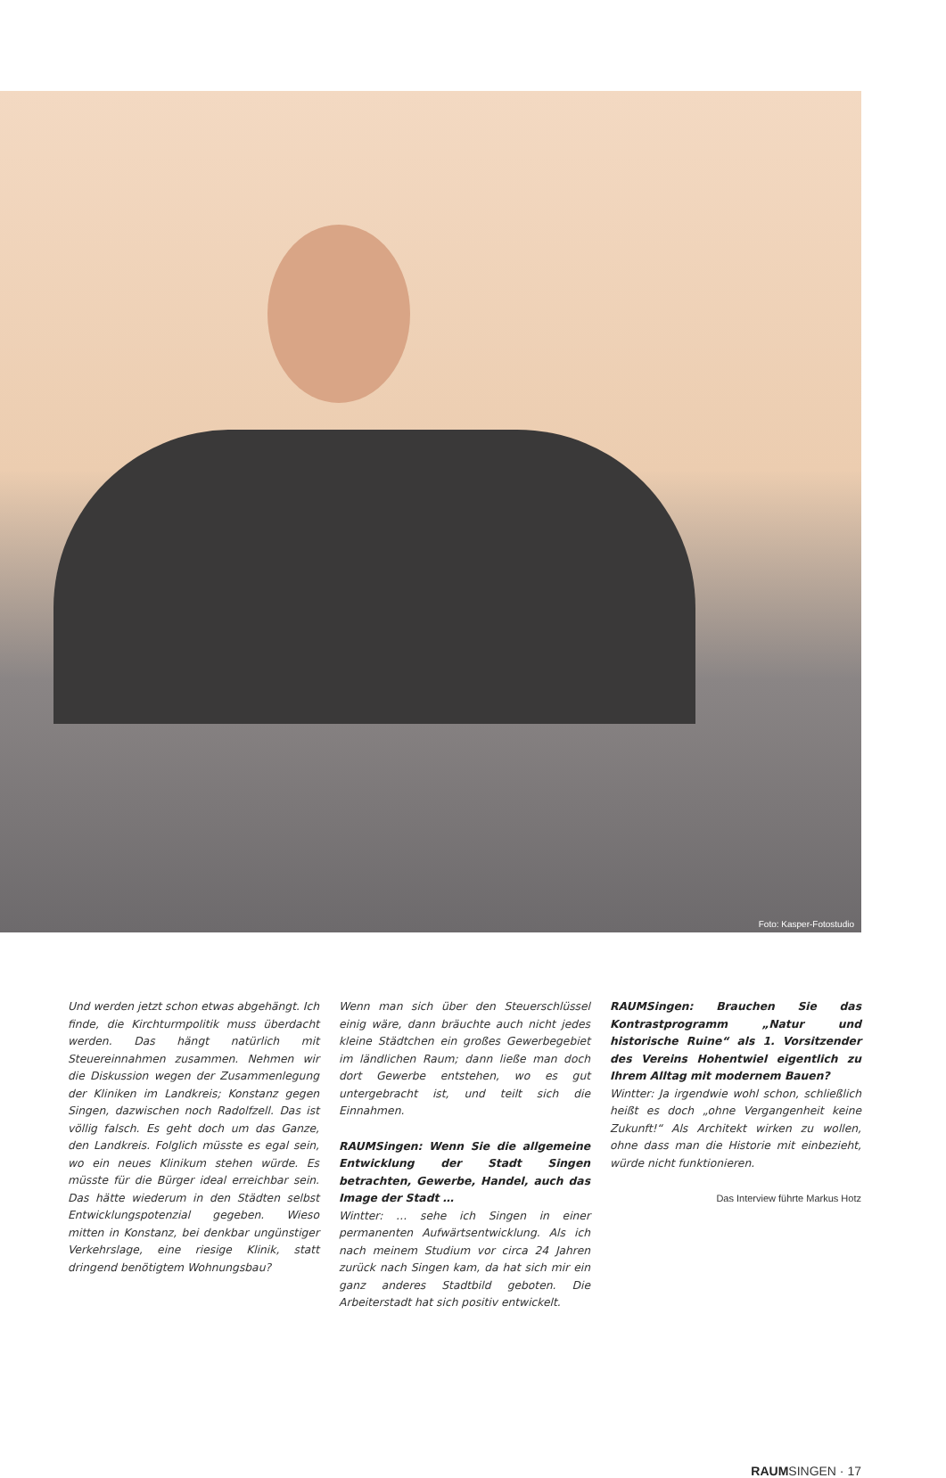Foto: Kasper-Fotostudio
Und werden jetzt schon etwas abgehängt. Ich finde, die Kirchturmpolitik muss überdacht werden. Das hängt natürlich mit Steuereinnahmen zusammen. Nehmen wir die Diskussion wegen der Zusammenlegung der Kliniken im Landkreis; Konstanz gegen Singen, dazwischen noch Radolfzell. Das ist völlig falsch. Es geht doch um das Ganze, den Landkreis. Folglich müsste es egal sein, wo ein neues Klinikum stehen würde. Es müsste für die Bürger ideal erreichbar sein. Das hätte wiederum in den Städten selbst Entwicklungspotenzial gegeben. Wieso mitten in Konstanz, bei denkbar ungünstiger Verkehrslage, eine riesige Klinik, statt dringend benötigtem Wohnungsbau?
Wenn man sich über den Steuerschlüssel einig wäre, dann bräuchte auch nicht jedes kleine Städtchen ein großes Gewerbegebiet im ländlichen Raum; dann ließe man doch dort Gewerbe entstehen, wo es gut untergebracht ist, und teilt sich die Einnahmen.
RAUMSingen: Wenn Sie die allgemeine Entwicklung der Stadt Singen betrachten, Gewerbe, Handel, auch das Image der Stadt …
Wintter: … sehe ich Singen in einer permanenten Aufwärtsentwicklung. Als ich nach meinem Studium vor circa 24 Jahren zurück nach Singen kam, da hat sich mir ein ganz anderes Stadtbild geboten. Die Arbeiterstadt hat sich positiv entwickelt.
RAUMSingen: Brauchen Sie das Kontrastprogramm „Natur und historische Ruine“ als 1. Vorsitzender des Vereins Hohentwiel eigentlich zu Ihrem Alltag mit modernem Bauen?
Wintter: Ja irgendwie wohl schon, schließlich heißt es doch „ohne Vergangenheit keine Zukunft!“ Als Architekt wirken zu wollen, ohne dass man die Historie mit einbezieht, würde nicht funktionieren.
Das Interview führte Markus Hotz
RAUMSINGEN · 17